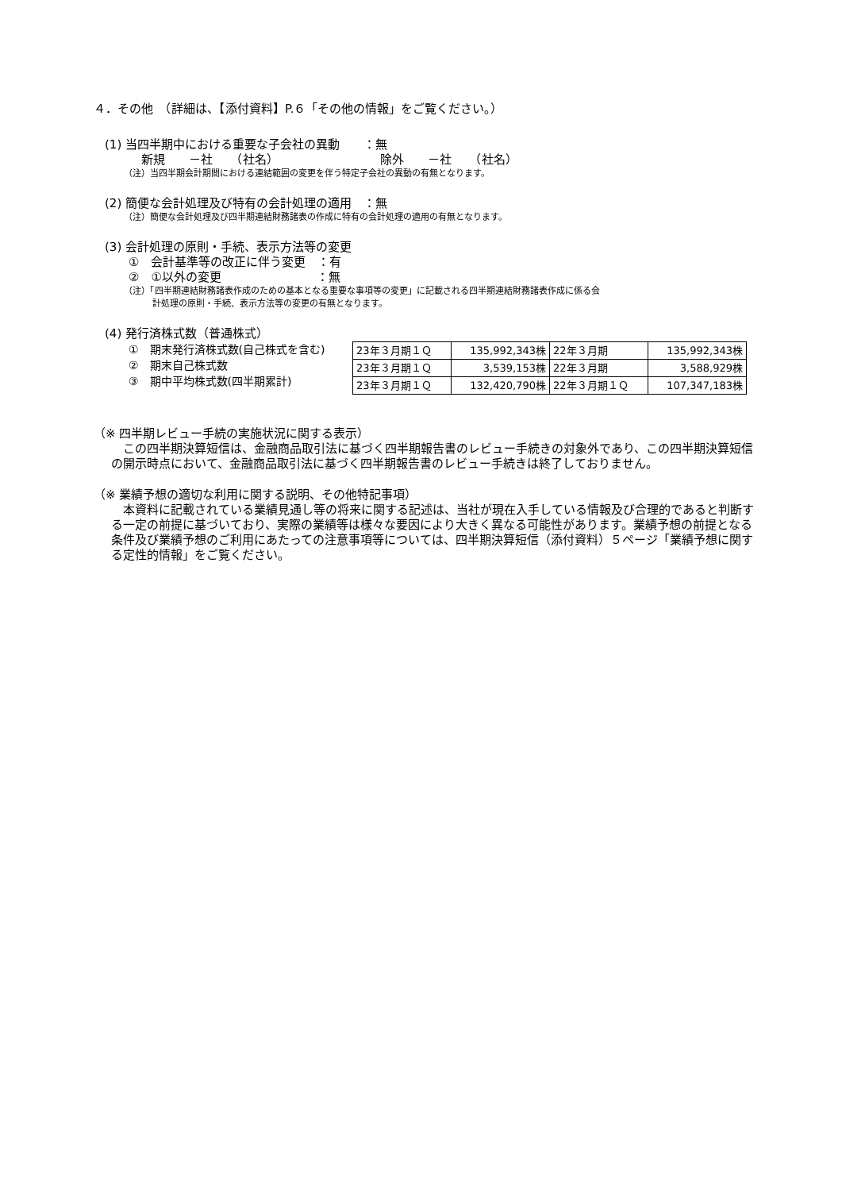４．その他　（詳細は、【添付資料】P.６「その他の情報」をご覧ください。）
(1) 当四半期中における重要な子会社の異動　　：無
新規　　－社　　（社名）　　　　　　　　　除外　　－社　　（社名）
（注）当四半期会計期間における連結範囲の変更を伴う特定子会社の異動の有無となります。
(2) 簡便な会計処理及び特有の会計処理の適用　：無
（注）簡便な会計処理及び四半期連結財務諸表の作成に特有の会計処理の適用の有無となります。
(3) 会計処理の原則・手続、表示方法等の変更
①　会計基準等の改正に伴う変更　：有
②　①以外の変更　　　　　　　　：無
（注）「四半期連結財務諸表作成のための基本となる重要な事項等の変更」に記載される四半期連結財務諸表作成に係る会
計処理の原則・手続、表示方法等の変更の有無となります。
(4) 発行済株式数（普通株式）
①　期末発行済株式数(自己株式を含む)
②　期末自己株式数
③　期中平均株式数(四半期累計)
| 23年３月期１Ｑ | 135,992,343株 | 22年３月期 | 135,992,343株 |
| 23年３月期１Ｑ | 3,539,153株 | 22年３月期 | 3,588,929株 |
| 23年３月期１Ｑ | 132,420,790株 | 22年３月期１Ｑ | 107,347,183株 |
（※ 四半期レビュー手続の実施状況に関する表示）
　この四半期決算短信は、金融商品取引法に基づく四半期報告書のレビュー手続きの対象外であり、この四半期決算短信の開示時点において、金融商品取引法に基づく四半期報告書のレビュー手続きは終了しておりません。
（※ 業績予想の適切な利用に関する説明、その他特記事項）
　本資料に記載されている業績見通し等の将来に関する記述は、当社が現在入手している情報及び合理的であると判断する一定の前提に基づいており、実際の業績等は様々な要因により大きく異なる可能性があります。業績予想の前提となる条件及び業績予想のご利用にあたっての注意事項等については、四半期決算短信（添付資料）５ページ「業績予想に関する定性的情報」をご覧ください。